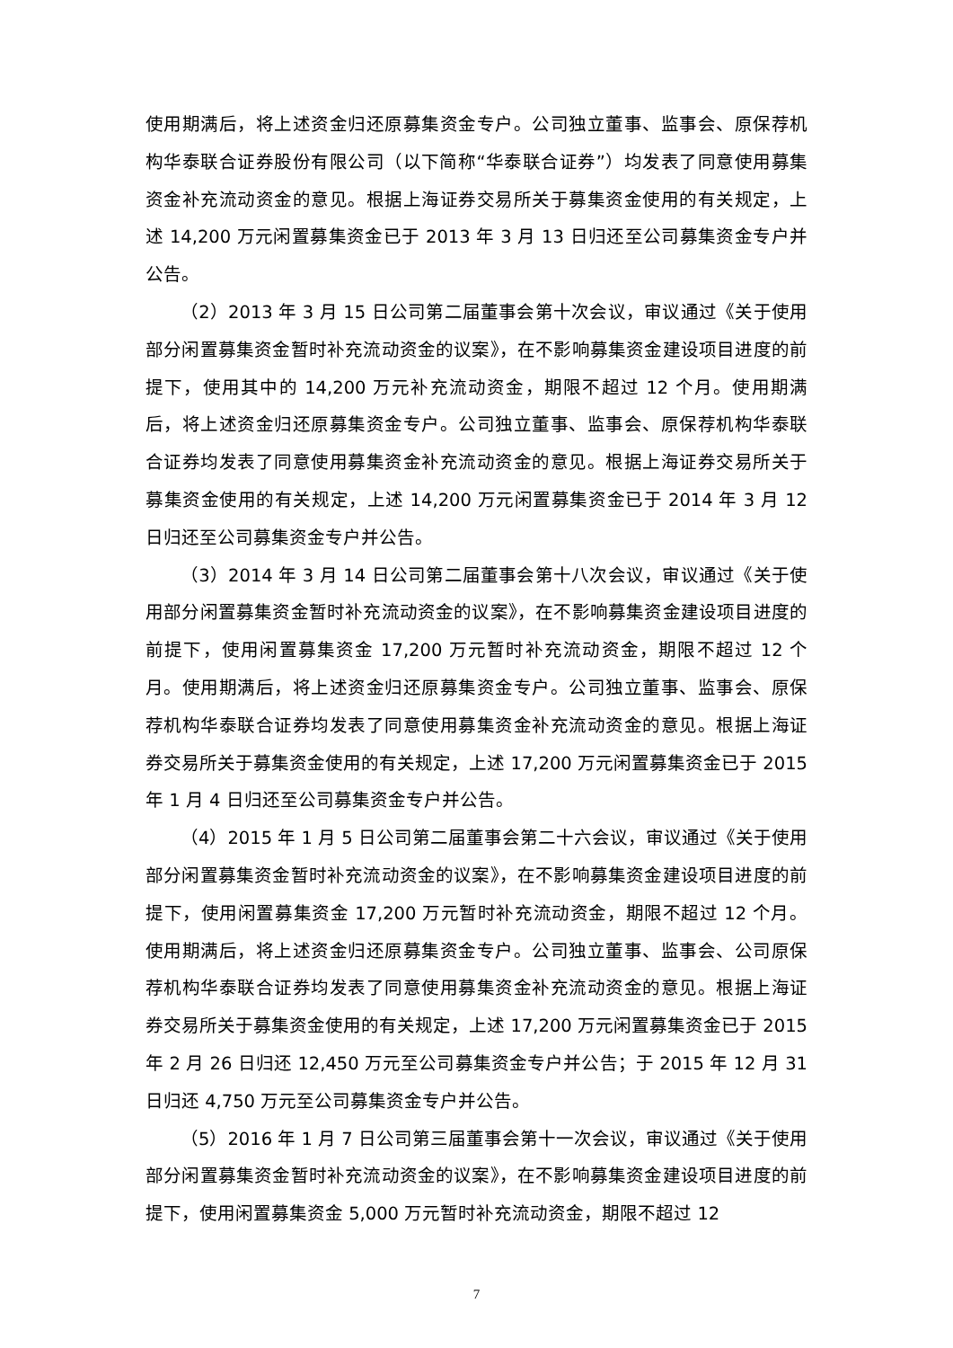使用期满后，将上述资金归还原募集资金专户。公司独立董事、监事会、原保荐机构华泰联合证券股份有限公司（以下简称“华泰联合证券”）均发表了同意使用募集资金补充流动资金的意见。根据上海证券交易所关于募集资金使用的有关规定，上述 14,200 万元闲置募集资金已于 2013 年 3 月 13 日归还至公司募集资金专户并公告。
（2）2013 年 3 月 15 日公司第二届董事会第十次会议，审议通过《关于使用部分闲置募集资金暂时补充流动资金的议案》，在不影响募集资金建设项目进度的前提下，使用其中的 14,200 万元补充流动资金，期限不超过 12 个月。使用期满后，将上述资金归还原募集资金专户。公司独立董事、监事会、原保荐机构华泰联合证券均发表了同意使用募集资金补充流动资金的意见。根据上海证券交易所关于募集资金使用的有关规定，上述 14,200 万元闲置募集资金已于 2014 年 3 月 12 日归还至公司募集资金专户并公告。
（3）2014 年 3 月 14 日公司第二届董事会第十八次会议，审议通过《关于使用部分闲置募集资金暂时补充流动资金的议案》，在不影响募集资金建设项目进度的前提下，使用闲置募集资金 17,200 万元暂时补充流动资金，期限不超过 12 个月。使用期满后，将上述资金归还原募集资金专户。公司独立董事、监事会、原保荐机构华泰联合证券均发表了同意使用募集资金补充流动资金的意见。根据上海证券交易所关于募集资金使用的有关规定，上述 17,200 万元闲置募集资金已于 2015 年 1 月 4 日归还至公司募集资金专户并公告。
（4）2015 年 1 月 5 日公司第二届董事会第二十六会议，审议通过《关于使用部分闲置募集资金暂时补充流动资金的议案》，在不影响募集资金建设项目进度的前提下，使用闲置募集资金 17,200 万元暂时补充流动资金，期限不超过 12 个月。使用期满后，将上述资金归还原募集资金专户。公司独立董事、监事会、公司原保荐机构华泰联合证券均发表了同意使用募集资金补充流动资金的意见。根据上海证券交易所关于募集资金使用的有关规定，上述 17,200 万元闲置募集资金已于 2015 年 2 月 26 日归还 12,450 万元至公司募集资金专户并公告；于 2015 年 12 月 31 日归还 4,750 万元至公司募集资金专户并公告。
（5）2016 年 1 月 7 日公司第三届董事会第十一次会议，审议通过《关于使用部分闲置募集资金暂时补充流动资金的议案》，在不影响募集资金建设项目进度的前提下，使用闲置募集资金 5,000 万元暂时补充流动资金，期限不超过 12
7